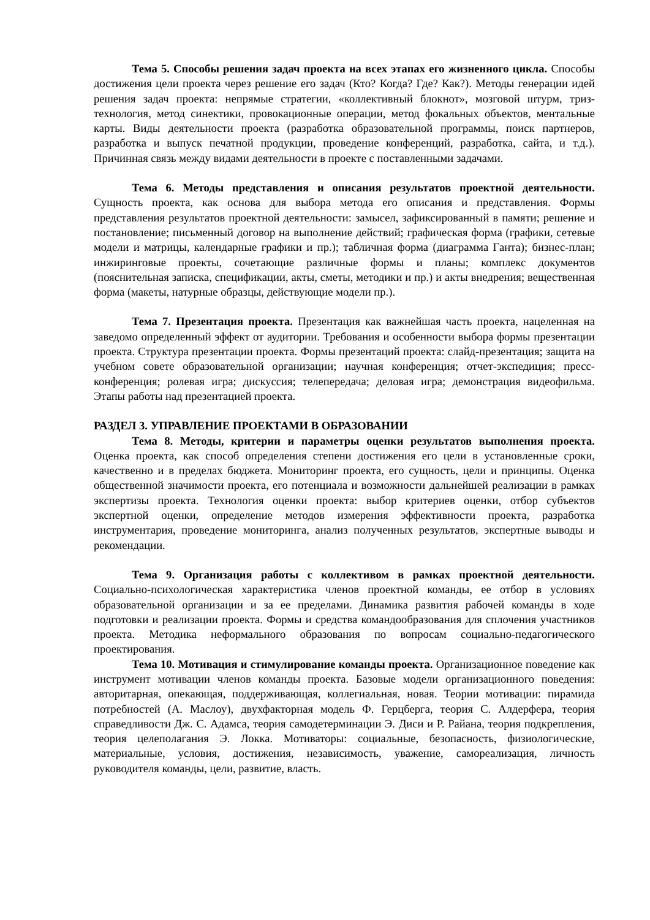Тема 5. Способы решения задач проекта на всех этапах его жизненного цикла. Способы достижения цели проекта через решение его задач (Кто? Когда? Где? Как?). Методы генерации идей решения задач проекта: непрямые стратегии, «коллективный блокнот», мозговой штурм, триз-технология, метод синектики, провокационные операции, метод фокальных объектов, ментальные карты. Виды деятельности проекта (разработка образовательной программы, поиск партнеров, разработка и выпуск печатной продукции, проведение конференций, разработка, сайта, и т.д.). Причинная связь между видами деятельности в проекте с поставленными задачами.
Тема 6. Методы представления и описания результатов проектной деятельности. Сущность проекта, как основа для выбора метода его описания и представления. Формы представления результатов проектной деятельности: замысел, зафиксированный в памяти; решение и постановление; письменный договор на выполнение действий; графическая форма (графики, сетевые модели и матрицы, календарные графики и пр.); табличная форма (диаграмма Ганта); бизнес-план; инжиринговые проекты, сочетающие различные формы и планы; комплекс документов (пояснительная записка, спецификации, акты, сметы, методики и пр.) и акты внедрения; вещественная форма (макеты, натурные образцы, действующие модели пр.).
Тема 7. Презентация проекта. Презентация как важнейшая часть проекта, нацеленная на заведомо определенный эффект от аудитории. Требования и особенности выбора формы презентации проекта. Структура презентации проекта. Формы презентаций проекта: слайд-презентация; защита на учебном совете образовательной организации; научная конференция; отчет-экспедиция; пресс-конференция; ролевая игра; дискуссия; телепередача; деловая игра; демонстрация видеофильма. Этапы работы над презентацией проекта.
РАЗДЕЛ 3. УПРАВЛЕНИЕ ПРОЕКТАМИ В ОБРАЗОВАНИИ
Тема 8. Методы, критерии и параметры оценки результатов выполнения проекта. Оценка проекта, как способ определения степени достижения его цели в установленные сроки, качественно и в пределах бюджета. Мониторинг проекта, его сущность, цели и принципы. Оценка общественной значимости проекта, его потенциала и возможности дальнейшей реализации в рамках экспертизы проекта. Технология оценки проекта: выбор критериев оценки, отбор субъектов экспертной оценки, определение методов измерения эффективности проекта, разработка инструментария, проведение мониторинга, анализ полученных результатов, экспертные выводы и рекомендации.
Тема 9. Организация работы с коллективом в рамках проектной деятельности. Социально-психологическая характеристика членов проектной команды, ее отбор в условиях образовательной организации и за ее пределами. Динамика развития рабочей команды в ходе подготовки и реализации проекта. Формы и средства командообразования для сплочения участников проекта. Методика неформального образования по вопросам социально-педагогического проектирования.
Тема 10. Мотивация и стимулирование команды проекта. Организационное поведение как инструмент мотивации членов команды проекта. Базовые модели организационного поведения: авторитарная, опекающая, поддерживающая, коллегиальная, новая. Теории мотивации: пирамида потребностей (А. Маслоу), двухфакторная модель Ф. Герцберга, теория С. Алдерфера, теория справедливости Дж. С. Адамса, теория самодетерминации Э. Диси и Р. Райана, теория подкрепления, теория целеполагания Э. Локка. Мотиваторы: социальные, безопасность, физиологические, материальные, условия, достижения, независимость, уважение, самореализация, личность руководителя команды, цели, развитие, власть.